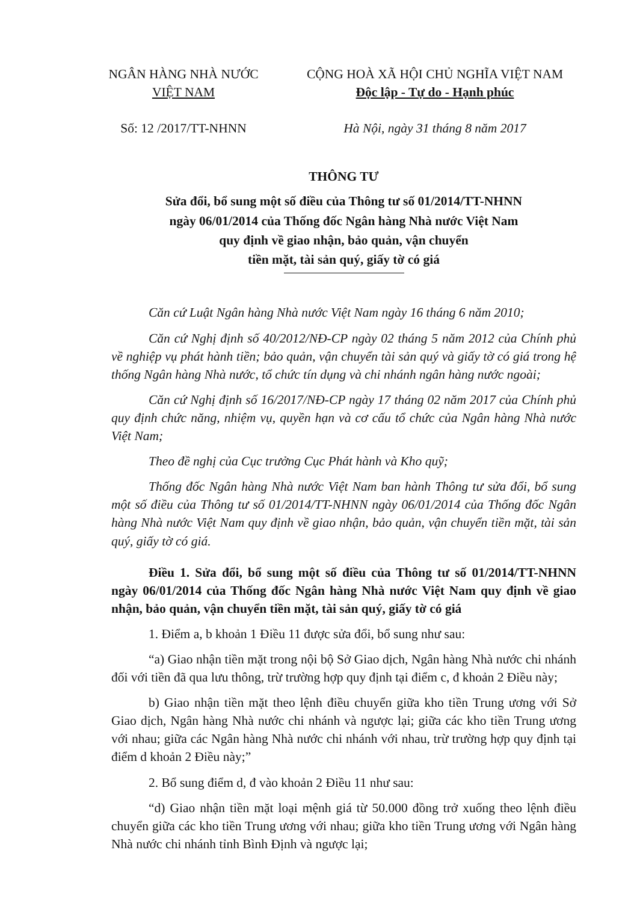NGÂN HÀNG NHÀ NƯỚC
VIỆT NAM
Số: 12 /2017/TT-NHNN
CỘNG HOÀ XÃ HỘI CHỦ NGHĨA VIỆT NAM
Độc lập - Tự do - Hạnh phúc
Hà Nội, ngày 31 tháng 8 năm 2017
THÔNG TƯ
Sửa đổi, bổ sung một số điều của Thông tư số 01/2014/TT-NHNN
ngày 06/01/2014 của Thống đốc Ngân hàng Nhà nước Việt Nam
quy định về giao nhận, bảo quản, vận chuyển
tiền mặt, tài sản quý, giấy tờ có giá
Căn cứ Luật Ngân hàng Nhà nước Việt Nam ngày 16 tháng 6 năm 2010;
Căn cứ Nghị định số 40/2012/NĐ-CP ngày 02 tháng 5 năm 2012 của Chính phủ về nghiệp vụ phát hành tiền; bảo quản, vận chuyển tài sản quý và giấy tờ có giá trong hệ thống Ngân hàng Nhà nước, tổ chức tín dụng và chi nhánh ngân hàng nước ngoài;
Căn cứ Nghị định số 16/2017/NĐ-CP ngày 17 tháng 02 năm 2017 của Chính phủ quy định chức năng, nhiệm vụ, quyền hạn và cơ cấu tổ chức của Ngân hàng Nhà nước Việt Nam;
Theo đề nghị của Cục trưởng Cục Phát hành và Kho quỹ;
Thống đốc Ngân hàng Nhà nước Việt Nam ban hành Thông tư sửa đổi, bổ sung một số điều của Thông tư số 01/2014/TT-NHNN ngày 06/01/2014 của Thống đốc Ngân hàng Nhà nước Việt Nam quy định về giao nhận, bảo quản, vận chuyển tiền mặt, tài sản quý, giấy tờ có giá.
Điều 1. Sửa đổi, bổ sung một số điều của Thông tư số 01/2014/TT-NHNN ngày 06/01/2014 của Thống đốc Ngân hàng Nhà nước Việt Nam quy định về giao nhận, bảo quản, vận chuyển tiền mặt, tài sản quý, giấy tờ có giá
1. Điểm a, b khoản 1 Điều 11 được sửa đổi, bổ sung như sau:
“a) Giao nhận tiền mặt trong nội bộ Sở Giao dịch, Ngân hàng Nhà nước chi nhánh đối với tiền đã qua lưu thông, trừ trường hợp quy định tại điểm c, đ khoản 2 Điều này;
b) Giao nhận tiền mặt theo lệnh điều chuyển giữa kho tiền Trung ương với Sở Giao dịch, Ngân hàng Nhà nước chi nhánh và ngược lại; giữa các kho tiền Trung ương với nhau; giữa các Ngân hàng Nhà nước chi nhánh với nhau, trừ trường hợp quy định tại điểm d khoản 2 Điều này;”
2. Bổ sung điểm d, đ vào khoản 2 Điều 11 như sau:
“d) Giao nhận tiền mặt loại mệnh giá từ 50.000 đồng trở xuống theo lệnh điều chuyển giữa các kho tiền Trung ương với nhau; giữa kho tiền Trung ương với Ngân hàng Nhà nước chi nhánh tỉnh Bình Định và ngược lại;